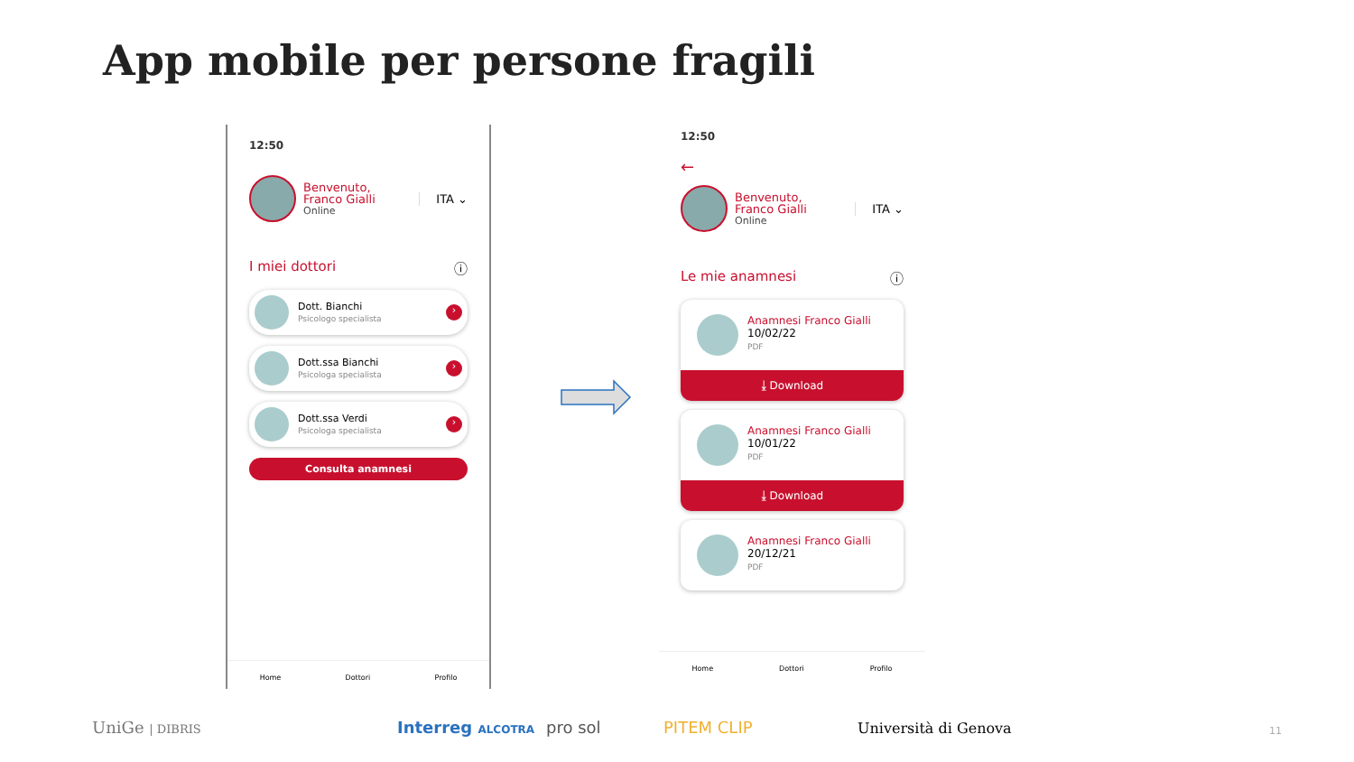App mobile per persone fragili
12:50
Benvenuto,
Franco Gialli
Online
ITA ⌄
I miei dottori ⓘ
Dott. Bianchi
Psicologo specialista
›
Dott.ssa Bianchi
Psicologa specialista
›
Dott.ssa Verdi
Psicologa specialista
›
Consulta anamnesi
Home Dottori Profilo
12:50
←
Benvenuto,
Franco Gialli
Online
ITA ⌄
Le mie anamnesi ⓘ
Anamnesi Franco Gialli
10/02/22
PDF
⤓ Download
Anamnesi Franco Gialli
10/01/22
PDF
⤓ Download
Anamnesi Franco Gialli
20/12/21
PDF
Home Dottori Profilo
UniGe | DIBRIS Interreg ALCOTRA pro sol PITEM CLIP Università di Genova 11